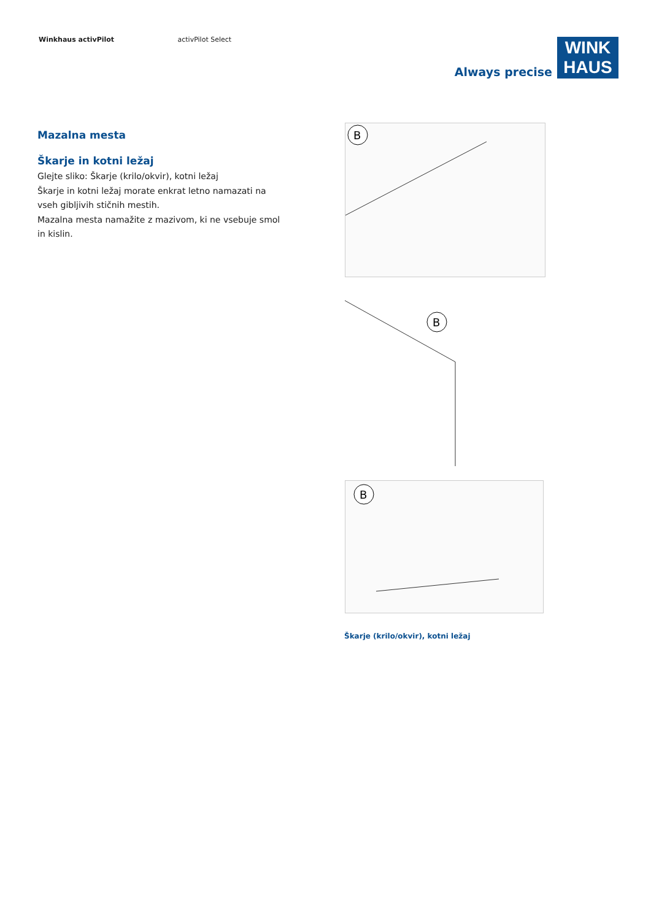Winkhaus activPilot activPilot Select
Always precise
WINK
HAUS
Mazalna mesta
Škarje in kotni ležaj
Glejte sliko: Škarje (krilo/okvir), kotni ležaj
Škarje in kotni ležaj morate enkrat letno namazati na vseh gibljivih stičnih mestih.
Mazalna mesta namažite z mazivom, ki ne vsebuje smol in kislin.
B
B
B
Škarje (krilo/okvir), kotni ležaj